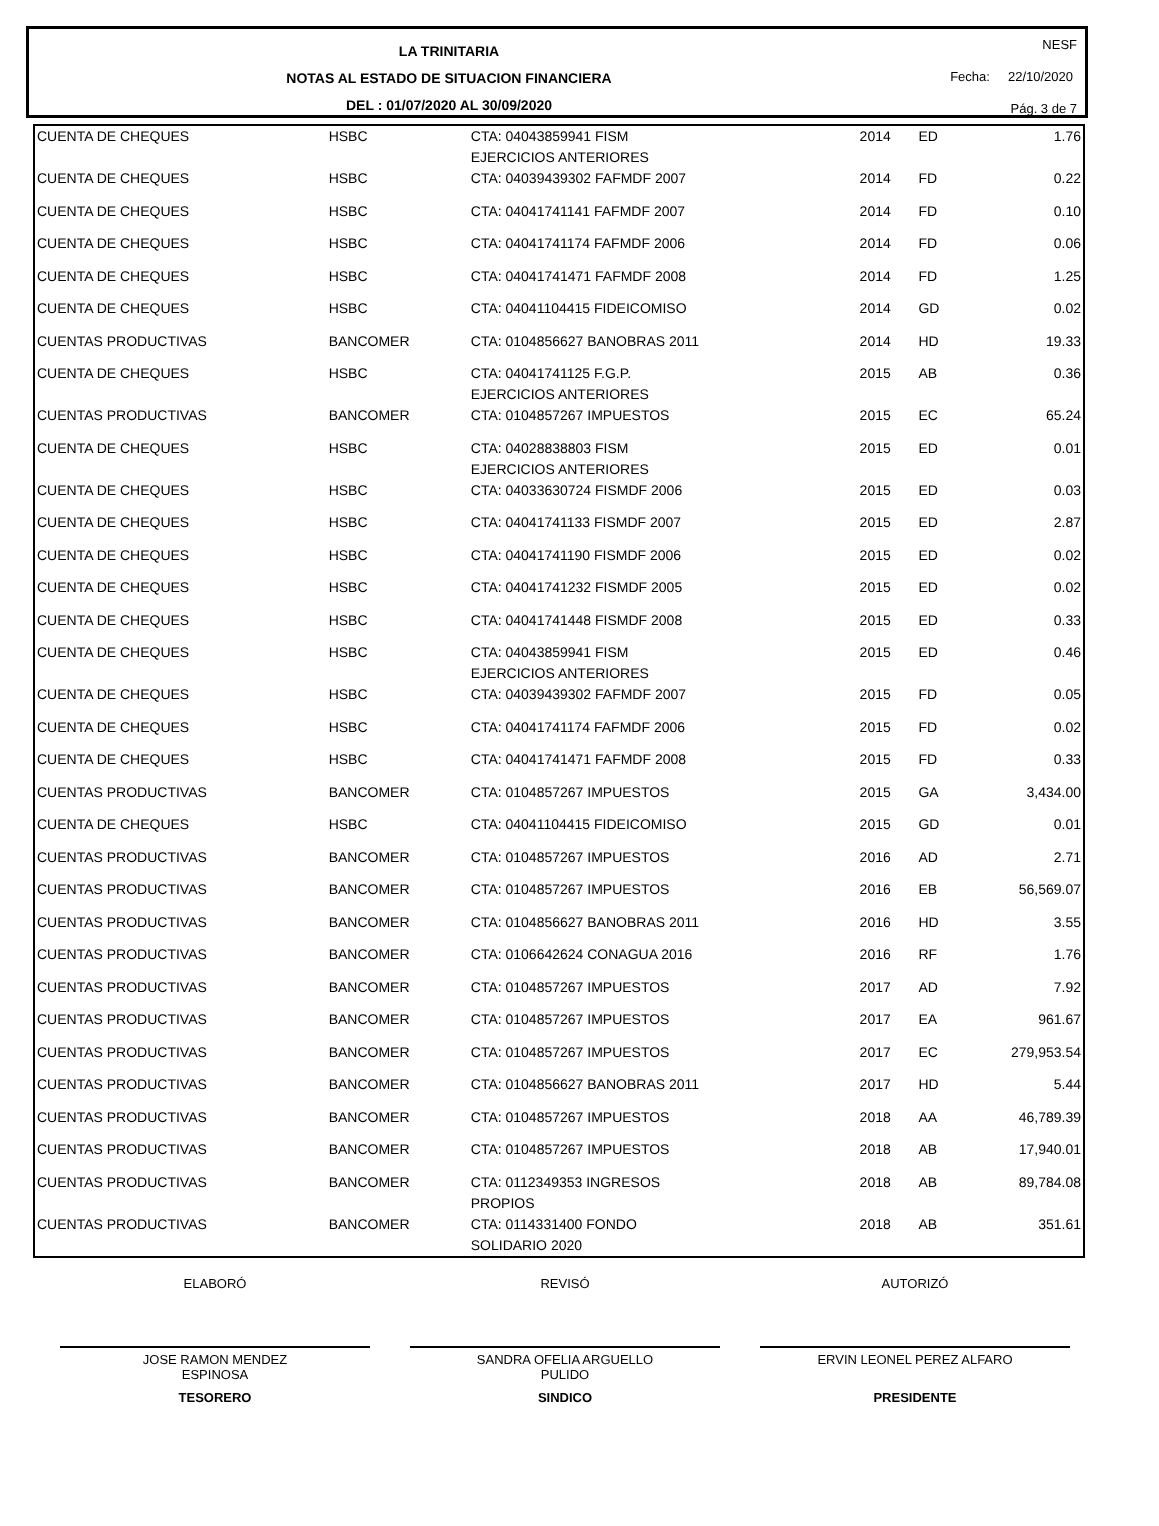LA TRINITARIA
NOTAS AL ESTADO DE SITUACION FINANCIERA
DEL : 01/07/2020 AL 30/09/2020
NESF
Fecha: 22/10/2020
Pág. 3 de 7
| CUENTA DE CHEQUES | HSBC | CTA: 04043859941 FISM EJERCICIOS ANTERIORES | 2014 | ED | 1.76 |
| CUENTA DE CHEQUES | HSBC | CTA: 04039439302 FAFMDF 2007 | 2014 | FD | 0.22 |
| CUENTA DE CHEQUES | HSBC | CTA: 04041741141 FAFMDF 2007 | 2014 | FD | 0.10 |
| CUENTA DE CHEQUES | HSBC | CTA: 04041741174 FAFMDF 2006 | 2014 | FD | 0.06 |
| CUENTA DE CHEQUES | HSBC | CTA: 04041741471 FAFMDF 2008 | 2014 | FD | 1.25 |
| CUENTA DE CHEQUES | HSBC | CTA: 04041104415 FIDEICOMISO | 2014 | GD | 0.02 |
| CUENTAS PRODUCTIVAS | BANCOMER | CTA: 0104856627 BANOBRAS 2011 | 2014 | HD | 19.33 |
| CUENTA DE CHEQUES | HSBC | CTA: 04041741125 F.G.P. EJERCICIOS ANTERIORES | 2015 | AB | 0.36 |
| CUENTAS PRODUCTIVAS | BANCOMER | CTA: 0104857267 IMPUESTOS | 2015 | EC | 65.24 |
| CUENTA DE CHEQUES | HSBC | CTA: 04028838803 FISM EJERCICIOS ANTERIORES | 2015 | ED | 0.01 |
| CUENTA DE CHEQUES | HSBC | CTA: 04033630724 FISMDF 2006 | 2015 | ED | 0.03 |
| CUENTA DE CHEQUES | HSBC | CTA: 04041741133 FISMDF 2007 | 2015 | ED | 2.87 |
| CUENTA DE CHEQUES | HSBC | CTA: 04041741190 FISMDF 2006 | 2015 | ED | 0.02 |
| CUENTA DE CHEQUES | HSBC | CTA: 04041741232 FISMDF 2005 | 2015 | ED | 0.02 |
| CUENTA DE CHEQUES | HSBC | CTA: 04041741448 FISMDF 2008 | 2015 | ED | 0.33 |
| CUENTA DE CHEQUES | HSBC | CTA: 04043859941 FISM EJERCICIOS ANTERIORES | 2015 | ED | 0.46 |
| CUENTA DE CHEQUES | HSBC | CTA: 04039439302 FAFMDF 2007 | 2015 | FD | 0.05 |
| CUENTA DE CHEQUES | HSBC | CTA: 04041741174 FAFMDF 2006 | 2015 | FD | 0.02 |
| CUENTA DE CHEQUES | HSBC | CTA: 04041741471 FAFMDF 2008 | 2015 | FD | 0.33 |
| CUENTAS PRODUCTIVAS | BANCOMER | CTA: 0104857267 IMPUESTOS | 2015 | GA | 3,434.00 |
| CUENTA DE CHEQUES | HSBC | CTA: 04041104415 FIDEICOMISO | 2015 | GD | 0.01 |
| CUENTAS PRODUCTIVAS | BANCOMER | CTA: 0104857267 IMPUESTOS | 2016 | AD | 2.71 |
| CUENTAS PRODUCTIVAS | BANCOMER | CTA: 0104857267 IMPUESTOS | 2016 | EB | 56,569.07 |
| CUENTAS PRODUCTIVAS | BANCOMER | CTA: 0104856627 BANOBRAS 2011 | 2016 | HD | 3.55 |
| CUENTAS PRODUCTIVAS | BANCOMER | CTA: 0106642624 CONAGUA 2016 | 2016 | RF | 1.76 |
| CUENTAS PRODUCTIVAS | BANCOMER | CTA: 0104857267 IMPUESTOS | 2017 | AD | 7.92 |
| CUENTAS PRODUCTIVAS | BANCOMER | CTA: 0104857267 IMPUESTOS | 2017 | EA | 961.67 |
| CUENTAS PRODUCTIVAS | BANCOMER | CTA: 0104857267 IMPUESTOS | 2017 | EC | 279,953.54 |
| CUENTAS PRODUCTIVAS | BANCOMER | CTA: 0104856627 BANOBRAS 2011 | 2017 | HD | 5.44 |
| CUENTAS PRODUCTIVAS | BANCOMER | CTA: 0104857267 IMPUESTOS | 2018 | AA | 46,789.39 |
| CUENTAS PRODUCTIVAS | BANCOMER | CTA: 0104857267 IMPUESTOS | 2018 | AB | 17,940.01 |
| CUENTAS PRODUCTIVAS | BANCOMER | CTA: 0112349353 INGRESOS PROPIOS | 2018 | AB | 89,784.08 |
| CUENTAS PRODUCTIVAS | BANCOMER | CTA: 0114331400 FONDO SOLIDARIO 2020 | 2018 | AB | 351.61 |
ELABORÓ REVISÓ AUTORIZÓ
JOSE RAMON MENDEZ
ESPINOSA
TESORERO
SANDRA OFELIA ARGUELLO
PULIDO
SINDICO
ERVIN LEONEL PEREZ ALFARO
PRESIDENTE